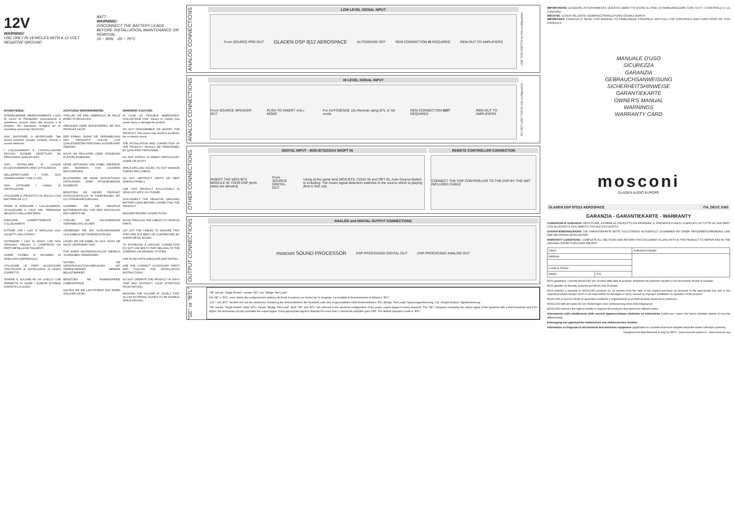12V
WARNING!
USE ONLY IN VEHICLES WITH A 12 VOLT NEGATIVE GROUND
BATT
WARNING!
DISCONNECT THE BATTERY LEADS BEFORE INSTALLATION, MAINTENANCE OR REMOVAL.
10 ~ 90% -20 ~ 70°C
AVVERTENZE:
INTERROMPERE IMMEDIATAMENTE L'USO IN CASO DI PROBLEMI. Diversamente si potrebbero causare danni alla persona o al prodotto. Per riparazioni, rivolgersi ad un rivenditore autorizzato MOSCONI.
NON SMONTARE O MODIFICARE. Tale azione potrebbe causare incidenti, incendi o scosse elettriche.
I COLLEGAMENTI E L'INSTALLAZIONE DEVONO ESSERE EFFETTUATI DA PERSONALE QUALIFICATO.
NON INSTALLARE IN LUOGHI ECCESSIVAMENTE UMIDI O POLVEROSI.
NELL'EFFETTUARE I FORI, NON DANNEGGIARE I TUBI O CAVI.
NON OSTRUIRE I CANALI DI VENTILAZIONE.
UTILIZZARE IL PRODOTTO IN VEICOLI CON BATTERIA DA 12 V.
PRIMA DI ESEGUIRE I COLLEGAMENTI, SCOLLEGARE IL CAVO DEL TERMINALE NEGATIVO DELLA BATTERIA.
ESEGUIRE CORRETTAMENTE I COLLEGAMENTI.
EVITARE CHE I CAVI SI IMPIGLINO AGLI OGGETTI CIRCOSTANTI.
SISTEMARE I CAVI IN MODO CHE NON VENGANO PIEGATI O COMPRESSI DA PARTI METALLICHE TAGLIENTI.
USARE FUSIBILI DI RICAMBIO DI ADEGUATO AMPERAGGIO.
UTILIZZARE LE PARTI ACCESSORIE SPECIFICATE E INSTALLARLE IN MODO CORRETTO.
TENERE IL VOLUME AD UN LIVELLO CHE PERMETTA DI UDIRE I RUMORI ESTERNI DURANTE LA GUIDA.
ACHTUNG/ WARNHINWEISE:
STELLEN SIE DEN GEBRAUCH IM FALLE EINER STÖRUNG EIN.
ZERLEGEN ODER MODIFIZIEREN SIE DAS PRODUKT NICHT.
DER EINBAU SOWIE DIE VERKABELUNG DES PRODUKTS SOLLTE VON QUALIFIZIERTEM PERSONAL AUSGEFÜHRT WERDEN.
NICHT AN FEUCHTEN ODER STAUBIGEN PLÄTZEN EINBAUEN.
KEINE LEITUNGEN UND KABEL WÄHREND DES BOHRENS VON LÖCHERN BESCHÄDIGEN.
BLOCKIEREN SIE KEINE ENTLÜFTUNGS ÖFFNUNGEN ODER HITZESENKENDE ELEMENTE.
BENUTZEN SIE DIESES PRODUKT AUSSCHLIESSLICH IN FAHRZEUGEN MIT 12V STROMVERSORGUNG.
KLEMMEN SIE DIE NEGATIVE BATTERIELEITUNG VOR DEM ANSCHLUSS DES GERÄTS AB.
STELLEN SIE SACHGEMÄSSE VERKABELUNG SICHER.
VERMEIDEN SIE EIN DURCHEINANDER VON KABELN MIT FAHRZEUGTEILEN.
LEGEN SIE DIE KABEL SO AUS, DASS SIE NICHT GEKRÜMMT SIND.
FÜR EINEN MASSEANSCHLUSS NIEMALS SCHRAUBEN VERWENDEN.
NUTZEN SIE GERÄTESCHUTZSICHERUNGEN MIT HINREICHENDER AMPERE BELASTBARKEIT.
BENUTZEN SIE EINWANDFREIE ZUBEHÖRTEILE.
HALTEN SIE DIE LAUTSTÄRKE AUF EINEM SOLCHEN LEVEL.
WARNING! CAUTION:
IN CASE OF TROUBLE IMMEDIATELY DISCONTINUE USE. Failure to comply may cause injury or damage the product.
DO NOT DISASSEMBLE OR MODIFY THE PRODUCT. This action may result in accidents, fire or electric shock.
THE INSTALLATION AND CONNECTION OF THE PRODUCT SHOULD BE PERFORMED BY QUALIFIED PERSONNEL.
DO NOT INSTALL IN AREAS PARTICULARY HUMID OR DUSTY.
WHILE DRILLING HOLES, DO NOT DAMAGE TUBING AND CABLES.
DO NOT OBSTRUCT VENTS OR HEAT SINKING PANELS.
USE THIS PRODUCT EXCLUSIVELY IN VEHICLES WITH 12V POWER.
DISCONNECT THE NEGATIVE (GROUND) BATTERY LEAD BEFORE CONNECTING THE PRODUCT.
ENSURE PROPER CONNECTIONS.
AVOID TANGLING THE CABLES TO VEHICLE PARTS.
LAY OUT THE CABLES TO ENSURE THAT THEY ARE NOT BENT OR COMPRESSED BY SHARP METAL EDGES.
TO ESTABLISH A GROUND CONNECTION DO NOT USE BOLTS THAT BELONG TO THE STEERING OR BRAKING SYSTEM.
USE FUSES WITH ADEQUATE AMP RATING.
USE THE CORRECT ACCESSORY PARTS AND FOLLOW THE INSTALLATION INSTRUCTIONS.
DO NOT OPERATE THE PRODUCT IN WAYS THAT MAY DISTRACT YOUR ATTENTION FROM DRIVING.
MAINTAIN THE VOLUME AT LEVELS THAT ALLOW EXTERNAL NOISES TO BE AUDIBLE WHILE DRIVING.
ANALOG CONNECTIONS
LOW LEVEL SIGNAL INPUT
From SOURCE PRE-OUT GLADEN DSP 8|12 AEROSPACE AUTOSENSE OFF REM CONNECTION IS REQUIRED REM-OUT TO AMPLIFIERS
USE THIS SWITCH for this configuration
ANALOG CONNECTIONS
HI LEVEL SIGNAL INPUT
From SOURCE SPEAKER-OUT PUSH TO INSERT «HL» MODE For AUTOSENSE 12v-Remote using BTL or SE mode REM CONNECTION NOT REQUIRED REM-OUT TO AMPLIFIERS
DO NOT USE THIS for this configuration
OTHER CONNECTIONS
DIGITAL INPUT - MOS-BTS/COAX IN/OPT IN
INSERT THE MOS-BTS MODULE IN YOUR DSP (both sides are allowed) From SOURCE DIGITAL-OUT Using at the same time MOS-BTS, COAX IN and OPT IN, Auto-Source-Switch is including: The music signal detection switches to the source which is playing (first in first out)
REMOTE CONTROLLER CONNECTION
CONNECT THE DSP CONTROLLER TO THE DSP BY THE 5MT INCLUDED CABLE
OUTPUT CONNECTIONS
ANALOG and DIGITAL OUTPUT CONNECTIONS
mosconi SOUND PROCESSOR DSP PROCESSED DIGITAL OUT DSP PROCESSED ANALOG OUT
"SE" or "BTL"
"SE" sta per "Single Ended", mentre "BTL" per "Bridge Tied Load".
Sia "SE" e "BTL" sono riferiti alla configurazione elettrica dei finali di potenza nei diversi tipi di Sorgente. La modalità di funzionamento di default è "BTL".
„S.E." und „BTL" bezieht sich auf die elektrische Schaltung des Endverstärkers der Headunit, oder des vorgeschalteten OEM Endverstärkers. BTL (Bridge Tied Load): Spannungserkennung. S.E. (Single Ended): Signalerkennung.
"SE" means "Single Ended" while "BTL" means "Bridge Tied Load". Both "SE" and "BTL" are referred to the electrical configuration of the power output stages in every headunit. The "SE" compares constantly the output signal of the headunit with a fixed threshold and if it's higher, the autosense circuitry activates the output signal. If any appropriate signal is detected for more than 1 minute the amplifier goes OFF. The default operation mode is "BTL".
IMPORTANTE: LEGGERE ATTENTAMENTE QUESTO LIBRETTO D'USO AL FINE DI FAMILIARIZZARE CON TUTTI I CONTROLLI E LE FUNZIONI.
WICHTIG: LESEN SIE DIESE GEBRAUCHSANLEITUNG GENAU DURCH.
IMPORTANT: CAREFULLY READ THIS MANUAL TO FAMILIARIZE YOURSELF WITH ALL THE CONTROLS AND FUNCTIONS OF THIS PRODUCT.
MANUALE D'USO
SICUREZZA
GARANZIA
GEBRAUCHSANWEISUNG
SICHERHEITSHINWEISE
GARANTIEKARTE
OWNER'S MANUAL
WARNINGS
WARRANTY CARD
mosconi
GLADEN AUDIO EUROPE
GLADEN DSP 8TO12 AEROSPACE ITA, DEUT, ENG
GARANZIA - GARANTIEKARTE - WARRANTY
CONDIZIONI DI GARANZIA: RESTITUIRE, ASSIEME AL PRODOTTO DA RIPARARE, IL PRESENTE FOGLIO COMPILATO IN TUTTE LE SUE PARTI CON ALLEGATO IL DOCUMENTO FISCALE D'ACQUISTO.
GARANTIEBEDINGUNGEN: DIE GARANTIEKARTE BITTE VOLLSTÄNDIG AUSGEFÜLLT ZUSAMMEN MIT EINER FEHLERBESCHREIBUNG UND DER RECHNUNG EINSCHICKEN.
WARRANTY CONDITIONS: COMPLETE ALL SECTIONS AND RETURN THIS DOCUMENT ALONG WITH A) THE PRODUCT TO REPAIR AND B) THE ORIGINAL DATED PURCHASE RECEIPT
| Client | | Authorized Dealer |
| Address | | |
| e-mail & Phone | | |
| Model | S.N. | |
MOS garantisce i prodotti MOSCONI per 24 mesi dalla data di acquisto dichiarata nel presente riquadro e nel documento fiscale di acquisto.
MOS gewährt 24 Monate Garantie auf MOSCONI Produkte.
MOS extends a warranty to MOSCONI products for 24 months from the date of the original purchase as declared in the appropriate box and in the original purchase receipt. MOS is not responsible for damages or injury caused by improper installation or operation of the product.
MOSCONI si riserva il diritto di apportare modifiche o miglioramenti ai prodotti illustrati senza alcun preavviso.
MOSCONI hält sich jeder Art von Änderungen oder Verbesserung ohne Ankündigung vor.
MOSCONI reserves the right to modify or improve the products described here without notice.
Informazioni sullo smaltimento delle vecchie apparecchiature elettriche ed elettroniche (valido per i paesi che hanno adottato sistemi di raccolta differenziata).
Entsorgung von gebrauchten elektrischen und elektronischen Geräten
Information on disposal of old electrical and electronic equipment (applicable for countries that have adopted separate waste collection systems).
Designed and Manufactured in Italy by MOS - www.mosconi-system.it - www.mosconi.org